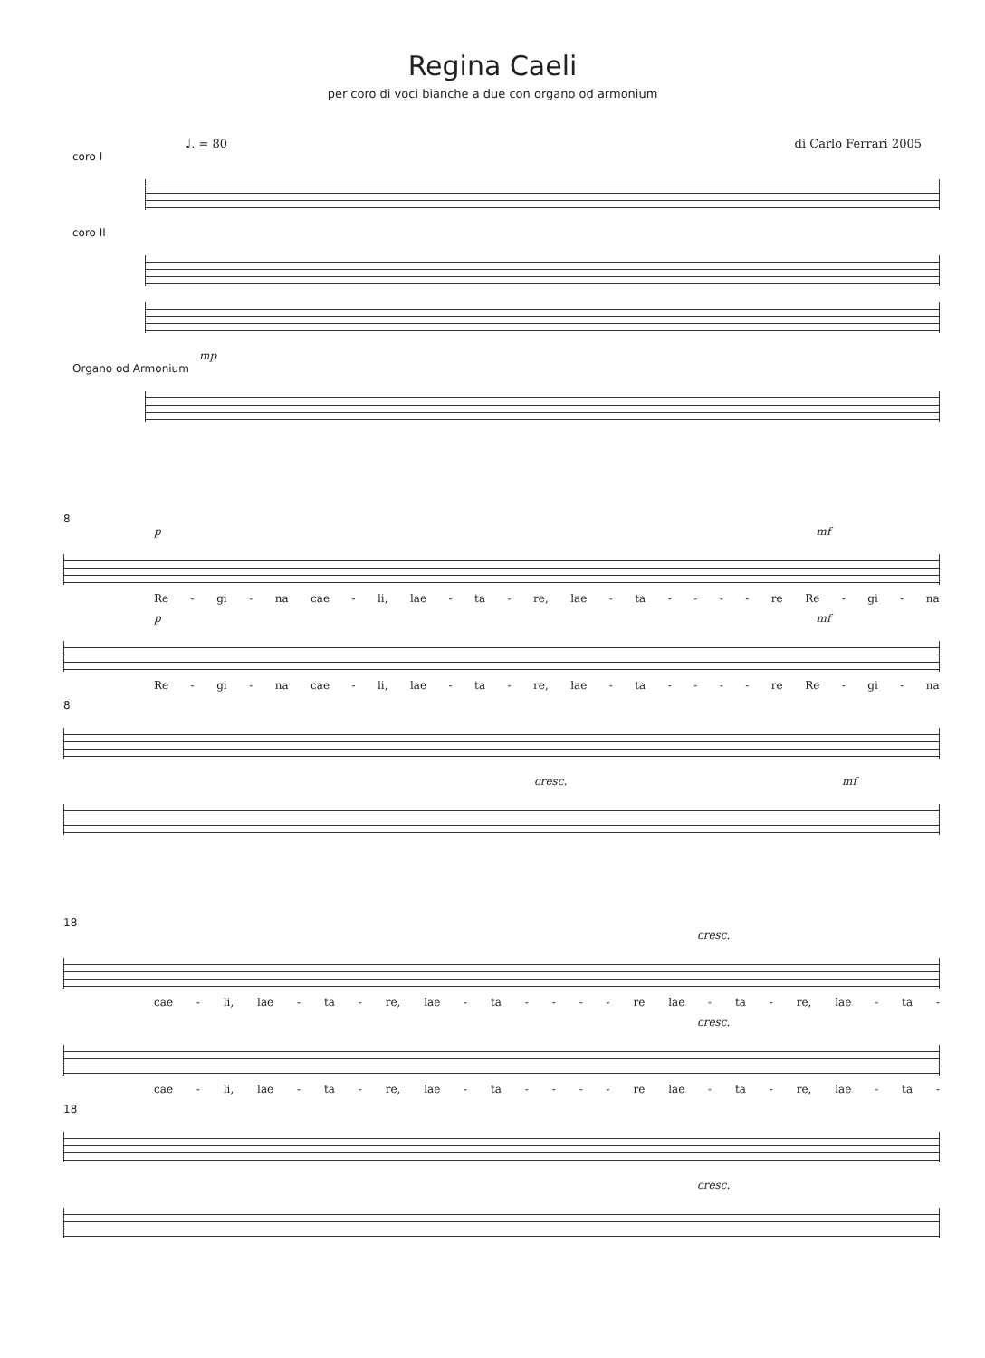Regina Caeli
per coro di voci bianche a due con organo od armonium
♩. = 80 di Carlo Ferrari 2005
coro I
coro II
mp
Organo od Armonium
8
p mf
Re - gi - na cae - li, lae - ta - re, lae - ta - - - - re Re - gi - na
p mf
Re - gi - na cae - li, lae - ta - re, lae - ta - - - - re Re - gi - na
8
cresc. mf
18
cresc.
cae - li, lae - ta - re, lae - ta - - - - re lae - ta - re, lae - ta -
cresc.
cae - li, lae - ta - re, lae - ta - - - - re lae - ta - re, lae - ta -
18
cresc.